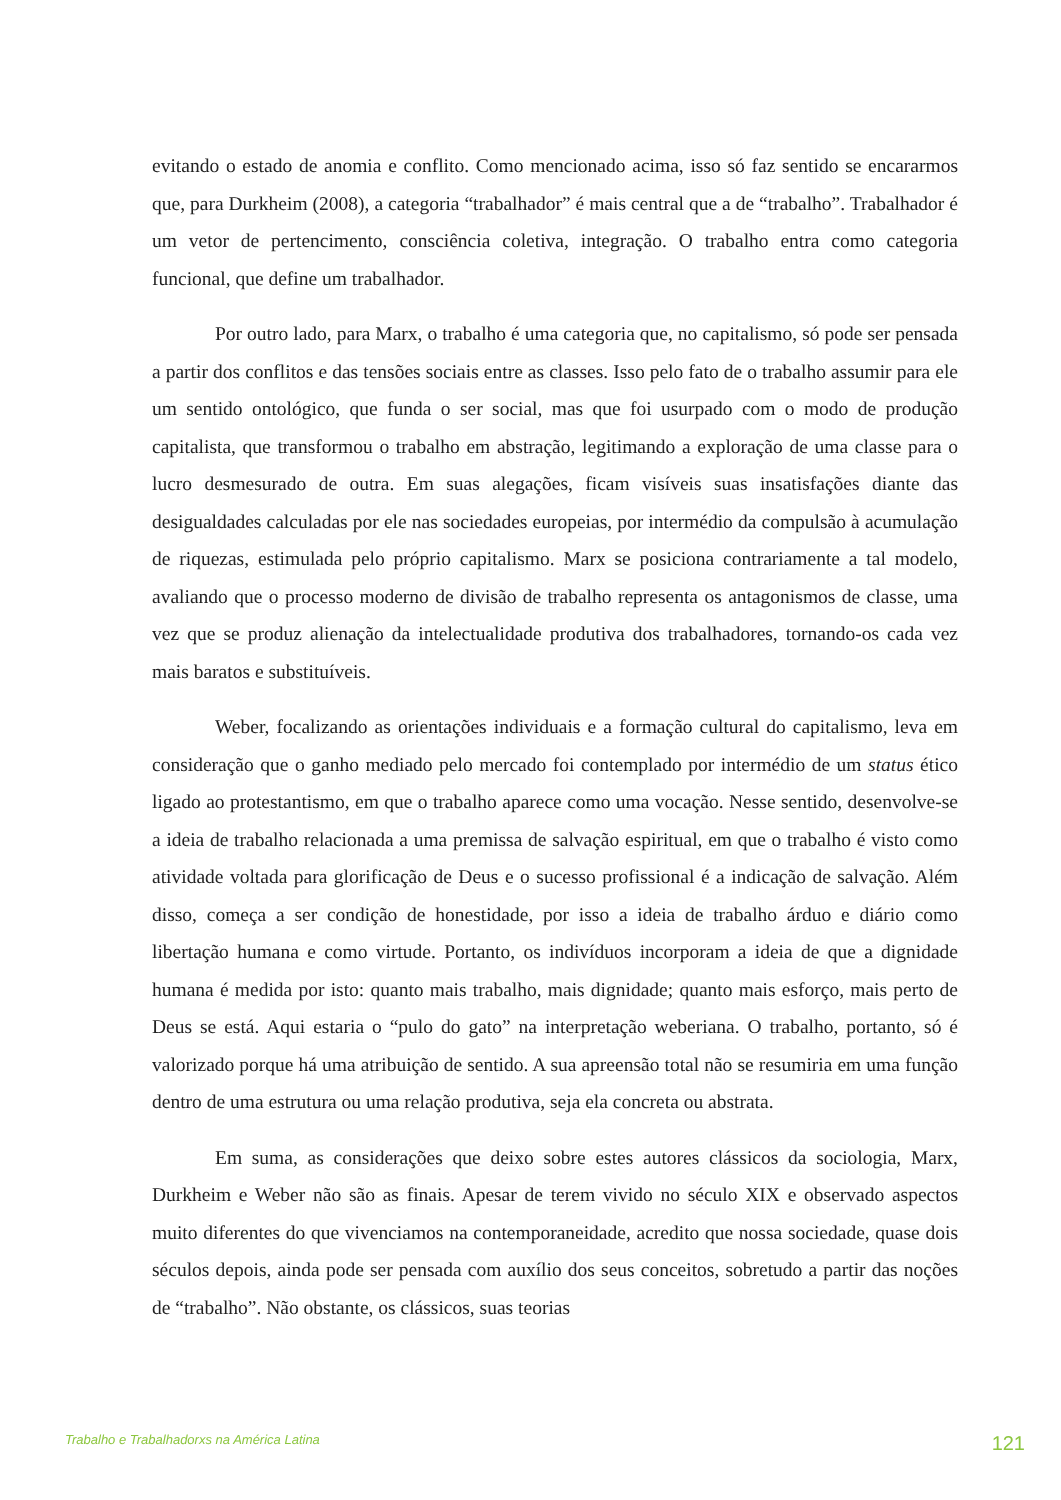evitando o estado de anomia e conflito. Como mencionado acima, isso só faz sentido se encararmos que, para Durkheim (2008), a categoria “trabalhador” é mais central que a de “trabalho”. Trabalhador é um vetor de pertencimento, consciência coletiva, integração. O trabalho entra como categoria funcional, que define um trabalhador.
Por outro lado, para Marx, o trabalho é uma categoria que, no capitalismo, só pode ser pensada a partir dos conflitos e das tensões sociais entre as classes. Isso pelo fato de o trabalho assumir para ele um sentido ontológico, que funda o ser social, mas que foi usurpado com o modo de produção capitalista, que transformou o trabalho em abstração, legitimando a exploração de uma classe para o lucro desmesurado de outra. Em suas alegações, ficam visíveis suas insatisfações diante das desigualdades calculadas por ele nas sociedades europeias, por intermédio da compulsão à acumulação de riquezas, estimulada pelo próprio capitalismo. Marx se posiciona contrariamente a tal modelo, avaliando que o processo moderno de divisão de trabalho representa os antagonismos de classe, uma vez que se produz alienação da intelectualidade produtiva dos trabalhadores, tornando-os cada vez mais baratos e substituíveis.
Weber, focalizando as orientações individuais e a formação cultural do capitalismo, leva em consideração que o ganho mediado pelo mercado foi contemplado por intermédio de um status ético ligado ao protestantismo, em que o trabalho aparece como uma vocação. Nesse sentido, desenvolve-se a ideia de trabalho relacionada a uma premissa de salvação espiritual, em que o trabalho é visto como atividade voltada para glorificação de Deus e o sucesso profissional é a indicação de salvação. Além disso, começa a ser condição de honestidade, por isso a ideia de trabalho árduo e diário como libertação humana e como virtude. Portanto, os indivíduos incorporam a ideia de que a dignidade humana é medida por isto: quanto mais trabalho, mais dignidade; quanto mais esforço, mais perto de Deus se está. Aqui estaria o “pulo do gato” na interpretação weberiana. O trabalho, portanto, só é valorizado porque há uma atribuição de sentido. A sua apreensão total não se resumiria em uma função dentro de uma estrutura ou uma relação produtiva, seja ela concreta ou abstrata.
Em suma, as considerações que deixo sobre estes autores clássicos da sociologia, Marx, Durkheim e Weber não são as finais. Apesar de terem vivido no século XIX e observado aspectos muito diferentes do que vivenciamos na contemporaneidade, acredito que nossa sociedade, quase dois séculos depois, ainda pode ser pensada com auxílio dos seus conceitos, sobretudo a partir das noções de “trabalho”. Não obstante, os clássicos, suas teorias
Trabalho e Trabalhadorxs na América Latina 121